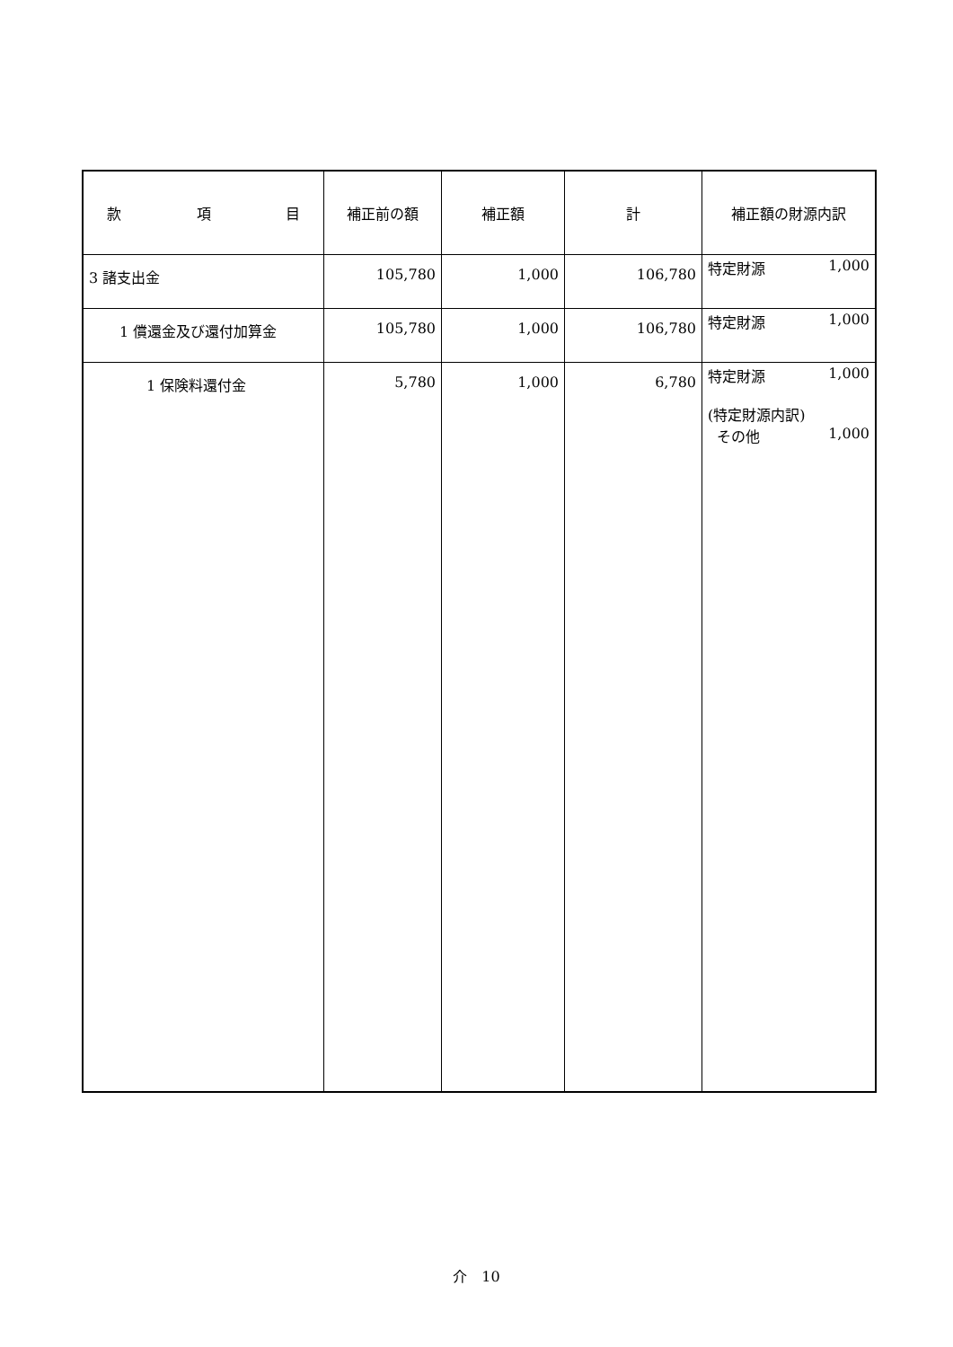| 款 項 目 | 補正前の額 | 補正額 | 計 | 補正額の財源内訳 |
| --- | --- | --- | --- | --- |
| 3 諸支出金 | 105,780 | 1,000 | 106,780 | 特定財源 1,000 |
| 1 償還金及び還付加算金 | 105,780 | 1,000 | 106,780 | 特定財源 1,000 |
| 1 保険料還付金 | 5,780 | 1,000 | 6,780 | 特定財源 1,000 (特定財源内訳) その他 1,000 |
介　10